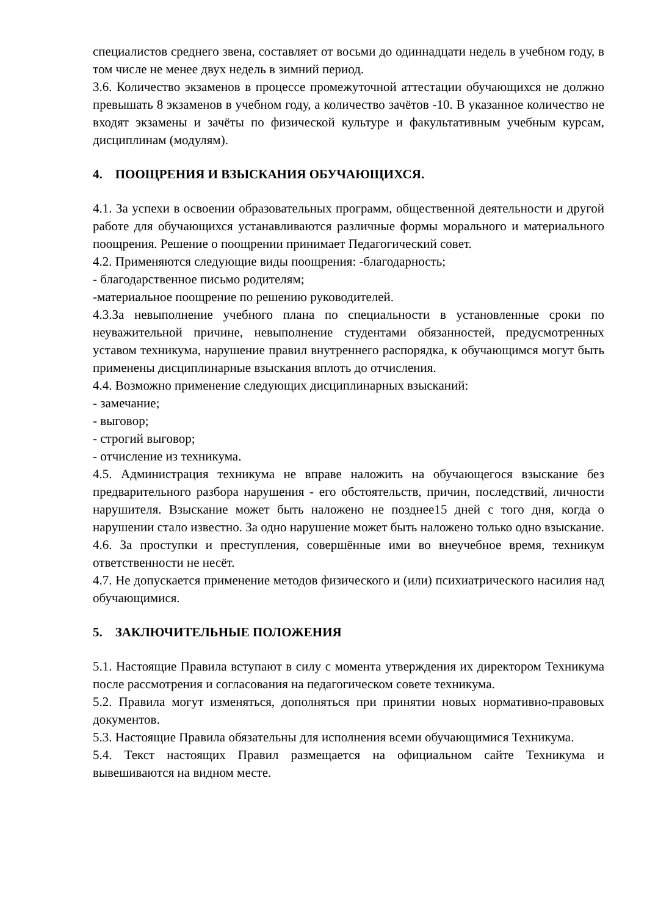специалистов среднего звена, составляет от восьми до одиннадцати недель в учебном году, в том числе не менее двух недель в зимний период.
3.6. Количество экзаменов в процессе промежуточной аттестации обучающихся не должно превышать 8 экзаменов в учебном году, а количество зачётов -10. В указанное количество не входят экзамены и зачёты по физической культуре и факультативным учебным курсам, дисциплинам (модулям).
4. ПООЩРЕНИЯ И ВЗЫСКАНИЯ ОБУЧАЮЩИХСЯ.
4.1. За успехи в освоении образовательных программ, общественной деятельности и другой работе для обучающихся устанавливаются различные формы морального и материального поощрения. Решение о поощрении принимает Педагогический совет.
4.2. Применяются следующие виды поощрения: -благодарность;
- благодарственное письмо родителям;
-материальное поощрение по решению руководителей.
4.3.За невыполнение учебного плана по специальности в установленные сроки по неуважительной причине, невыполнение студентами обязанностей, предусмотренных уставом техникума, нарушение правил внутреннего распорядка, к обучающимся могут быть применены дисциплинарные взыскания вплоть до отчисления.
4.4. Возможно применение следующих дисциплинарных взысканий:
- замечание;
- выговор;
- строгий выговор;
- отчисление из техникума.
4.5. Администрация техникума не вправе наложить на обучающегося взыскание без предварительного разбора нарушения - его обстоятельств, причин, последствий, личности нарушителя. Взыскание может быть наложено не позднее15 дней с того дня, когда о нарушении стало известно. За одно нарушение может быть наложено только одно взыскание.
4.6. За проступки и преступления, совершённые ими во внеучебное время, техникум ответственности не несёт.
4.7. Не допускается применение методов физического и (или) психиатрического насилия над обучающимися.
5. ЗАКЛЮЧИТЕЛЬНЫЕ ПОЛОЖЕНИЯ
5.1. Настоящие Правила вступают в силу с момента утверждения их директором Техникума после рассмотрения и согласования на педагогическом совете техникума.
5.2. Правила могут изменяться, дополняться при принятии новых нормативно-правовых документов.
5.3. Настоящие Правила обязательны для исполнения всеми обучающимися Техникума.
5.4. Текст настоящих Правил размещается на официальном сайте Техникума и вывешиваются на видном месте.